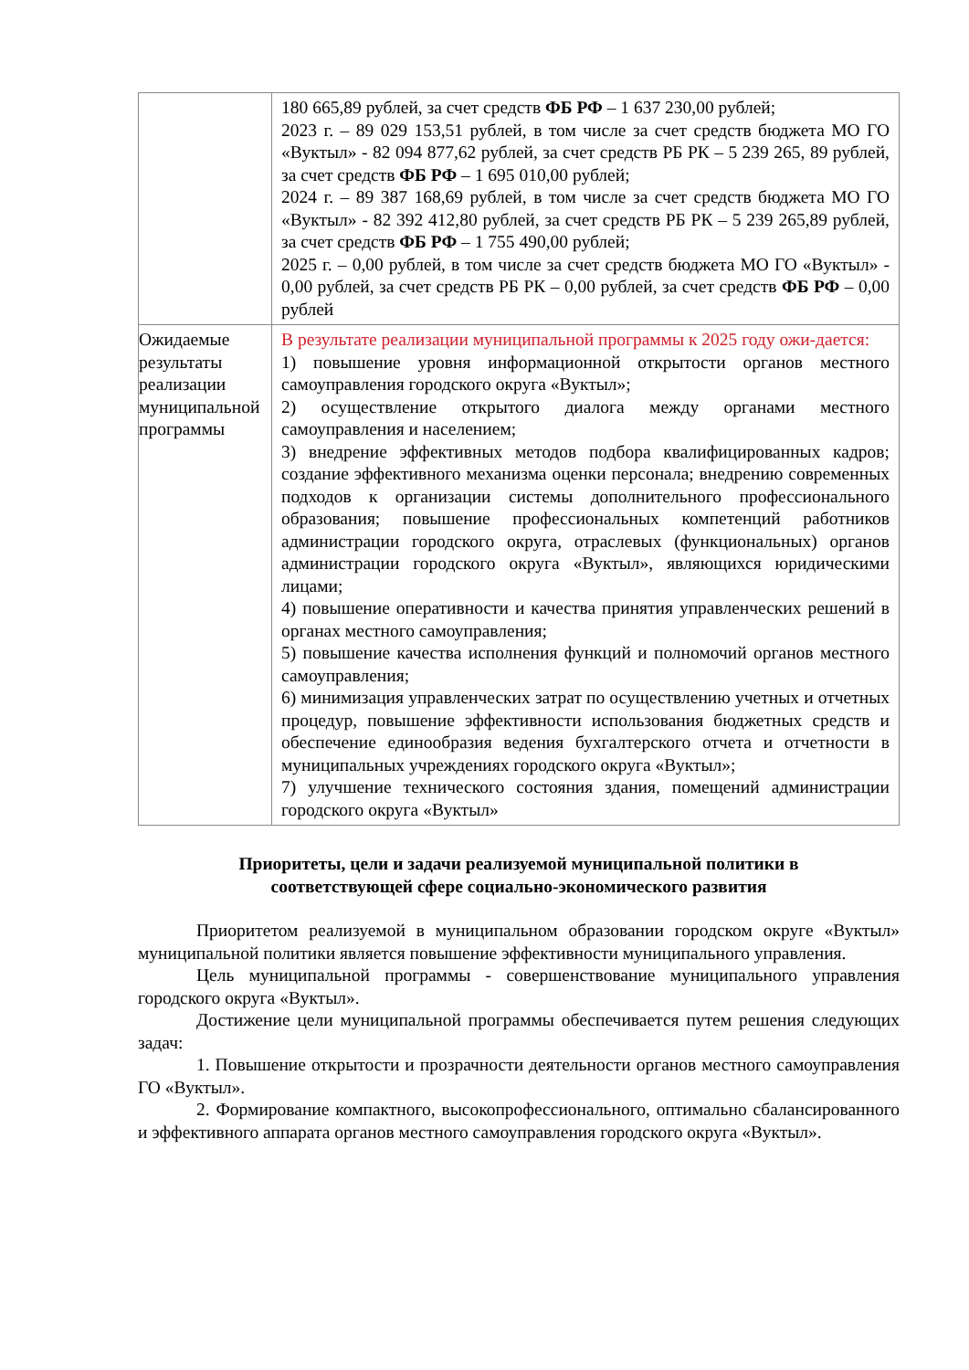| | 180 665,89 рублей, за счет средств ФБ РФ – 1 637 230,00 рублей; 2023 г. – 89 029 153,51 рублей, в том числе за счет средств бюджета МО ГО «Вуктыл» - 82 094 877,62 рублей, за счет средств РБ РК – 5 239 265, 89 рублей, за счет средств ФБ РФ – 1 695 010,00 рублей; 2024 г. – 89 387 168,69 рублей, в том числе за счет средств бюджета МО ГО «Вуктыл» - 82 392 412,80 рублей, за счет средств РБ РК – 5 239 265,89 рублей, за счет средств ФБ РФ – 1 755 490,00 рублей; 2025 г. – 0,00 рублей, в том числе за счет средств бюджета МО ГО «Вуктыл» - 0,00 рублей, за счет средств РБ РК – 0,00 рублей, за счет средств ФБ РФ – 0,00 рублей |
| Ожидаемые результаты реализации муниципальной программы | В результате реализации муниципальной программы к 2025 году ожи-дается: 1) повышение уровня информационной открытости органов местного самоуправления городского округа «Вуктыл»; 2) осуществление открытого диалога между органами местного самоуправления и населением; 3) внедрение эффективных методов подбора квалифицированных кадров; создание эффективного механизма оценки персонала; внедрению современных подходов к организации системы дополнительного профессионального образования; повышение профессиональных компетенций работников администрации городского округа, отраслевых (функциональных) органов администрации городского округа «Вуктыл», являющихся юридическими лицами; 4) повышение оперативности и качества принятия управленческих решений в органах местного самоуправления; 5) повышение качества исполнения функций и полномочий органов местного самоуправления; 6) минимизация управленческих затрат по осуществлению учетных и отчетных процедур, повышение эффективности использования бюджетных средств и обеспечение единообразия ведения бухгалтерского отчета и отчетности в муниципальных учреждениях городского округа «Вуктыл»; 7) улучшение технического состояния здания, помещений администрации городского округа «Вуктыл» |
Приоритеты, цели и задачи реализуемой муниципальной политики в соответствующей сфере социально-экономического развития
Приоритетом реализуемой в муниципальном образовании городском округе «Вуктыл» муниципальной политики является повышение эффективности муниципального управления.
Цель муниципальной программы - совершенствование муниципального управления городского округа «Вуктыл».
Достижение цели муниципальной программы обеспечивается путем решения следующих задач:
1. Повышение открытости и прозрачности деятельности органов местного самоуправления ГО «Вуктыл».
2. Формирование компактного, высокопрофессионального, оптимально сбалансированного и эффективного аппарата органов местного самоуправления городского округа «Вуктыл».